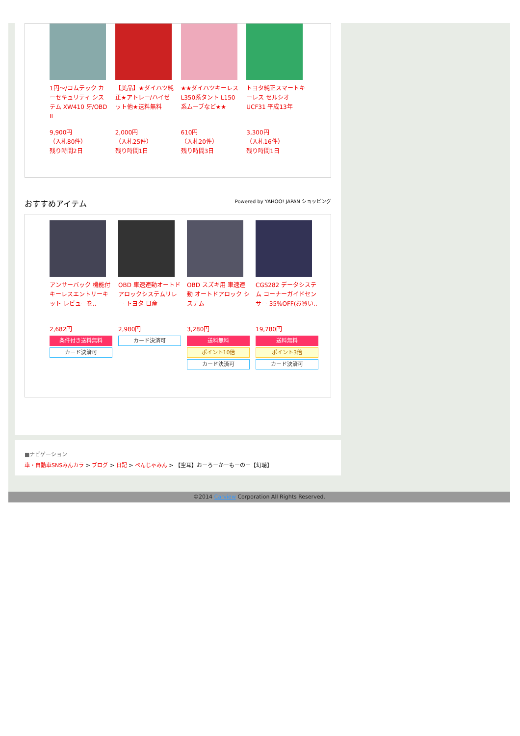1円～/コムテック カーセキュリティ システム XW410 牙/OBD II
9,900円
（入札80件）
残り時間2日
【美品】★ダイハツ純正★アトレー/ハイゼット他★送料無料
2,000円
（入札25件）
残り時間1日
★★ダイハツキーレス L350系タント L150系ムーブなど★★
610円
（入札20件）
残り時間3日
トヨタ純正スマートキーレス セルシオ UCF31 平成13年
3,300円
（入札16件）
残り時間1日
おすすめアイテム Powered by YAHOO! JAPAN ショッピング
アンサーバック 機能付 キーレスエントリーキット レビューを..
2,682円
条件付き送料無料
カード決済可
OBD 車速連動オートドアロックシステムリレー トヨタ 日産
2,980円
カード決済可
OBD スズキ用 車速連動 オートドアロック システム
3,280円
送料無料
ポイント10倍
カード決済可
CGS282 データシステム コーナーガイドセンサー 35%OFF(お買い..
19,780円
送料無料
ポイント3倍
カード決済可
■ナビゲーション
車・自動車SNSみんカラ > ブログ > 日記 > ぺんじゃみん > 【空耳】おーろーかーもーのー【幻聴】
©2014 Carview Corporation All Rights Reserved.